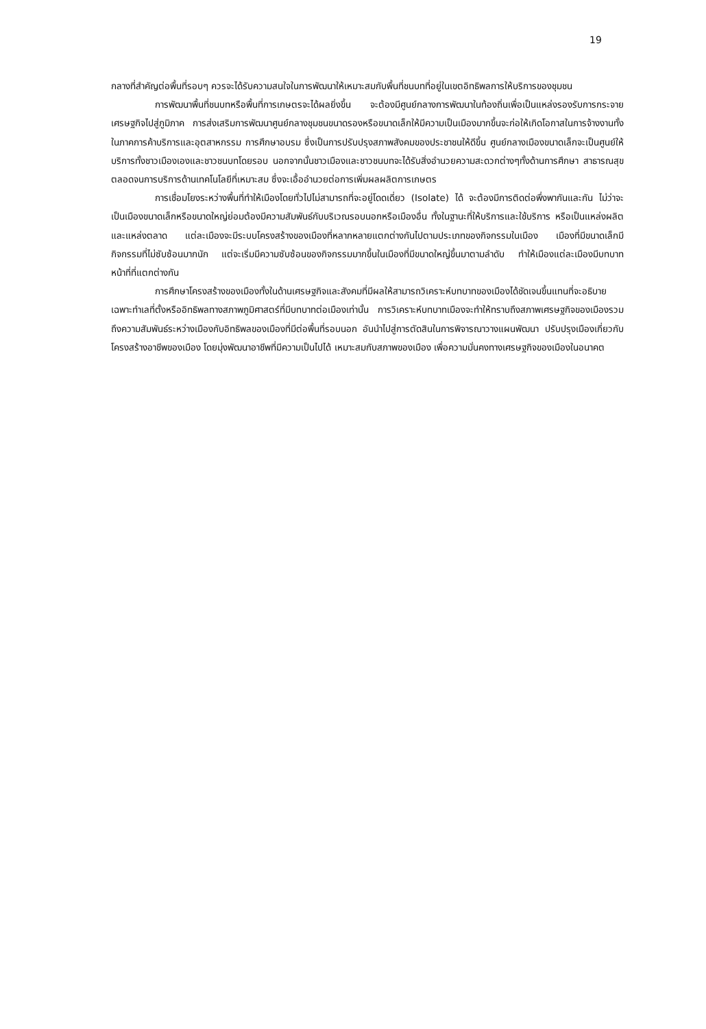19
กลางที่สำคัญต่อพื้นที่รอบๆ ควรจะได้รับความสนใจในการพัฒนาให้เหมาะสมกับพื้นที่ชนบทที่อยู่ในเขตอิทธิพลการให้บริการของชุมชน
การพัฒนาพื้นที่ชนบทหรือพื้นที่การเกษตรจะได้ผลยิ่งขึ้น จะต้องมีศูนย์กลางการพัฒนาในท้องถิ่นเพื่อเป็นแหล่งรองรับการกระจายเศรษฐกิจไปสู่ภูมิภาค การส่งเสริมการพัฒนาศูนย์กลางชุมชนขนาดรองหรือขนาดเล็กให้มีความเป็นเมืองมากขึ้นจะก่อให้เกิดโอกาสในการจ้างงานทั้งในภาคการค้าบริการและอุตสาหกรรม การศึกษาอบรม ซึ่งเป็นการปรับปรุงสภาพสังคมของประชาชนให้ดีขึ้น ศูนย์กลางเมืองขนาดเล็กจะเป็นศูนย์ให้บริการทั้งชาวเมืองเองและชาวชนบทโดยรอบ นอกจากนั้นชาวเมืองและชาวชนบทจะได้รับสิ่งอำนวยความสะดวกต่างๆทั้งด้านการศึกษา สาธารณสุข ตลอดจนการบริการด้านเทคโนโลยีที่เหมาะสม ซึ่งจะเอื้ออำนวยต่อการเพิ่มผลผลิตการเกษตร
การเชื่อมโยงระหว่างพื้นที่ทำให้เมืองโดยทั่วไปไม่สามารถที่จะอยู่โดดเดี่ยว (Isolate) ได้ จะต้องมีการติดต่อพึ่งพากันและกัน ไม่ว่าจะเป็นเมืองขนาดเล็กหรือขนาดใหญ่ย่อมต้องมีความสัมพันธ์กับบริเวณรอบนอกหรือเมืองอื่น ทั้งในฐานะที่ให้บริการและใช้บริการ หรือเป็นแหล่งผลิตและแหล่งตลาด แต่ละเมืองจะมีระบบโครงสร้างของเมืองที่หลากหลายแตกต่างกันไปตามประเภทของกิจกรรมในเมือง เมืองที่มีขนาดเล็กมีกิจกรรมที่ไม่ซับซ้อนมากนัก แต่จะเริ่มมีความซับซ้อนของกิจกรรมมากขึ้นในเมืองที่มีขนาดใหญ่ขึ้นมาตามลำดับ ทำให้เมืองแต่ละเมืองมีบทบาท หน้าที่ที่แตกต่างกัน
การศึกษาโครงสร้างของเมืองทั้งในด้านเศรษฐกิจและสังคมที่มีผลให้สามารถวิเคราะห์บทบาทของเมืองได้ชัดเจนขึ้นแทนที่จะอธิบายเฉพาะทำเลที่ตั้งหรืออิทธิพลทางสภาพภูมิศาสตร์ที่มีบทบาทต่อเมืองเท่านั้น การวิเคราะห์บทบาทเมืองจะทำให้ทราบถึงสภาพเศรษฐกิจของเมืองรวมถึงความสัมพันธ์ระหว่างเมืองกับอิทธิพลของเมืองที่มีต่อพื้นที่รอบนอก อันนำไปสู่การตัดสินในการพิจารณาวางแผนพัฒนา ปรับปรุงเมืองเกี่ยวกับโครงสร้างอาชีพของเมือง โดยมุ่งพัฒนาอาชีพที่มีความเป็นไปได้ เหมาะสมกับสภาพของเมือง เพื่อความมั่นคงทางเศรษฐกิจของเมืองในอนาคต